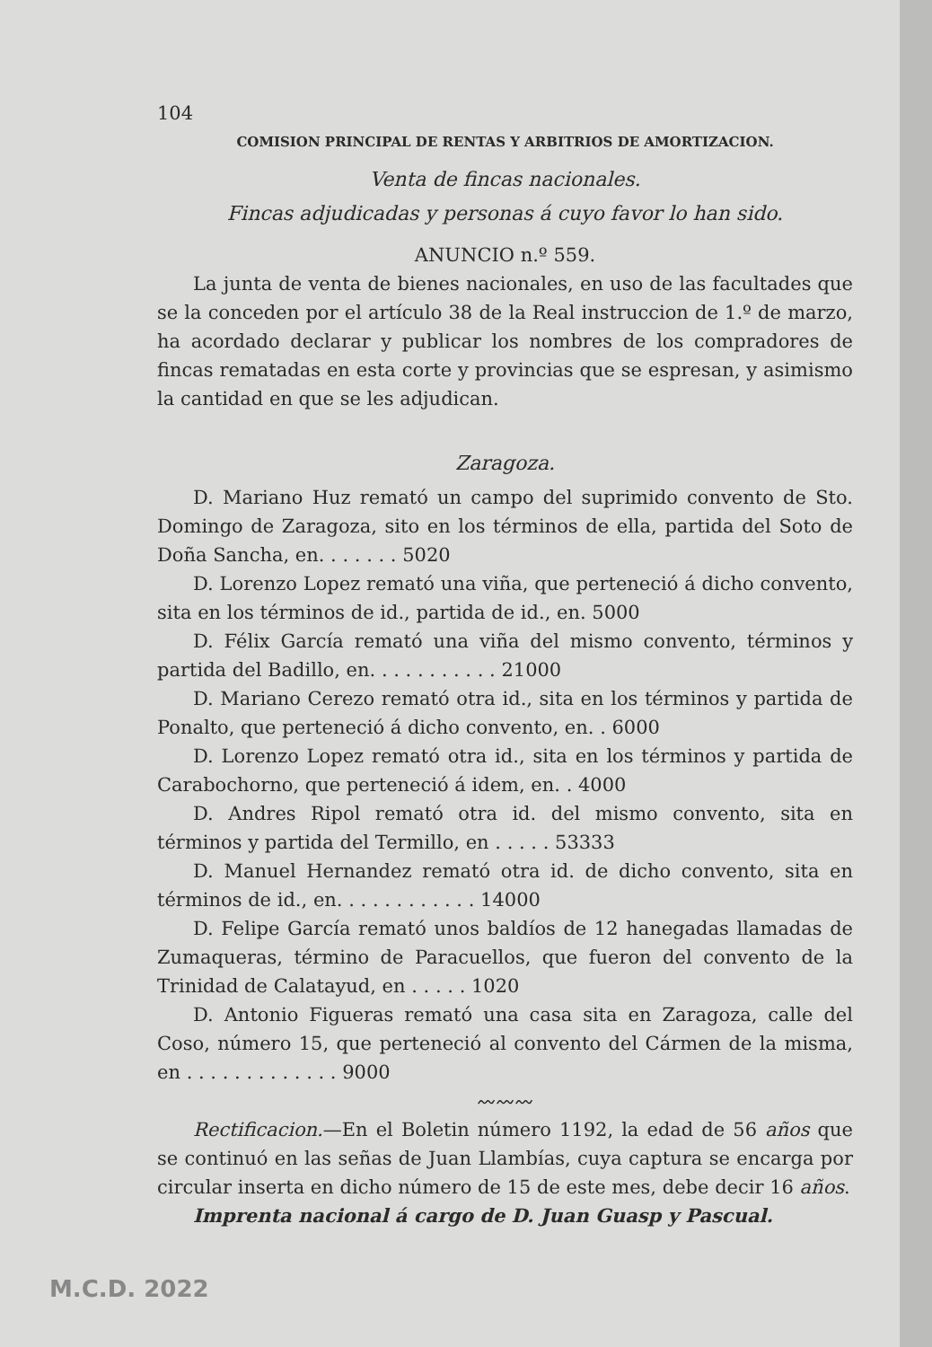104
COMISION PRINCIPAL DE RENTAS Y ARBITRIOS DE AMORTIZACION.
Venta de fincas nacionales.
Fincas adjudicadas y personas á cuyo favor lo han sido.
ANUNCIO n.º 559.
La junta de venta de bienes nacionales, en uso de las facultades que se la conceden por el artículo 38 de la Real instruccion de 1.º de marzo, ha acordado declarar y publicar los nombres de los compradores de fincas rematadas en esta corte y provincias que se espresan, y asimismo la cantidad en que se les adjudican.
Zaragoza.
D. Mariano Huz remató un campo del suprimido convento de Sto. Domingo de Zaragoza, sito en los términos de ella, partida del Soto de Doña Sancha, en. . . . . . . 5020
D. Lorenzo Lopez remató una viña, que perteneció á dicho convento, sita en los términos de id., partida de id., en. 5000
D. Félix García remató una viña del mismo convento, términos y partida del Badillo, en. . . . . . . . . . . 21000
D. Mariano Cerezo remató otra id., sita en los términos y partida de Ponalto, que perteneció á dicho convento, en. . 6000
D. Lorenzo Lopez remató otra id., sita en los términos y partida de Carabochorno, que perteneció á idem, en. . 4000
D. Andres Ripol remató otra id. del mismo convento, sita en términos y partida del Termillo, en . . . . . 53333
D. Manuel Hernandez remató otra id. de dicho convento, sita en términos de id., en. . . . . . . . . . . . 14000
D. Felipe García remató unos baldíos de 12 hanegadas llamadas de Zumaqueras, término de Paracuellos, que fueron del convento de la Trinidad de Calatayud, en . . . . . 1020
D. Antonio Figueras remató una casa sita en Zaragoza, calle del Coso, número 15, que perteneció al convento del Cármen de la misma, en . . . . . . . . . . . . . 9000
〰〰〰
Rectificacion.—En el Boletin número 1192, la edad de 56 años que se continuó en las señas de Juan Llambías, cuya captura se encarga por circular inserta en dicho número de 15 de este mes, debe decir 16 años.
Imprenta nacional á cargo de D. Juan Guasp y Pascual.
M.C.D. 2022